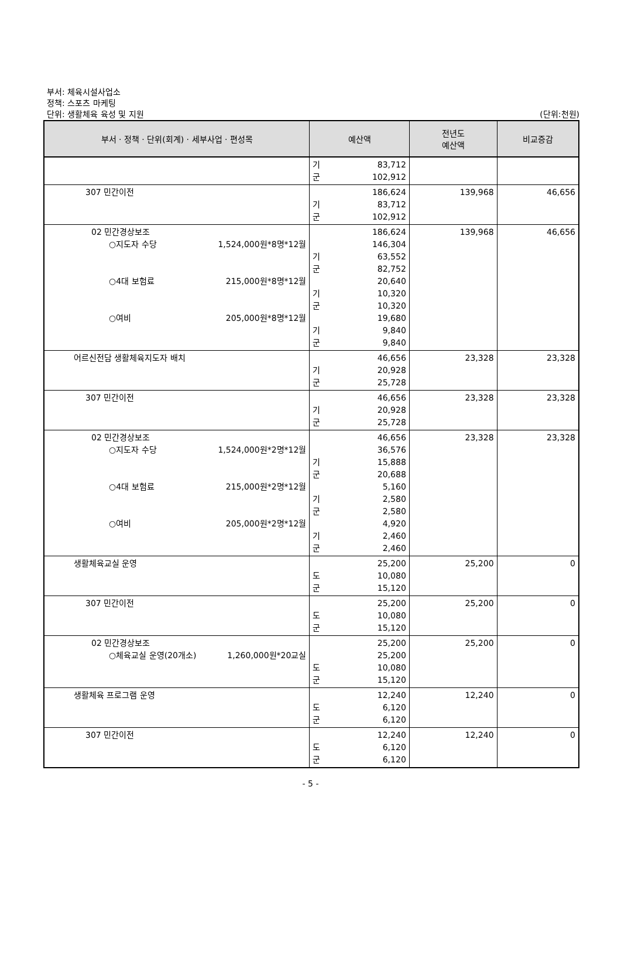부서: 체육시설사업소
정책: 스포츠 마케팅
단위: 생활체육 육성 및 지원 (단위:천원)
| 부서 · 정책 · 단위(회계) · 세부사업 · 편성목 | 예산액 | 전년도 예산액 | 비교증감 |
| --- | --- | --- | --- |
| | 기 83,712 군 102,912 | | |
| 307 민간이전 | 186,624 기 83,712 군 102,912 | 139,968 | 46,656 |
| 02 민간경상보조 ○지도자 수당 1,524,000원*8명*12월 ○4대 보험료 215,000원*8명*12월 ○여비 205,000원*8명*12월 | 186,624 146,304 기 63,552 군 82,752 20,640 기 10,320 군 10,320 19,680 기 9,840 군 9,840 | 139,968 | 46,656 |
| 어르신전담 생활체육지도자 배치 | 46,656 기 20,928 군 25,728 | 23,328 | 23,328 |
| 307 민간이전 | 46,656 기 20,928 군 25,728 | 23,328 | 23,328 |
| 02 민간경상보조 ○지도자 수당 1,524,000원*2명*12월 ○4대 보험료 215,000원*2명*12월 ○여비 205,000원*2명*12월 | 46,656 36,576 기 15,888 군 20,688 5,160 기 2,580 군 2,580 4,920 기 2,460 군 2,460 | 23,328 | 23,328 |
| 생활체육교실 운영 | 25,200 도 10,080 군 15,120 | 25,200 | 0 |
| 307 민간이전 | 25,200 도 10,080 군 15,120 | 25,200 | 0 |
| 02 민간경상보조 ○체육교실 운영(20개소) 1,260,000원*20교실 | 25,200 25,200 도 10,080 군 15,120 | 25,200 | 0 |
| 생활체육 프로그램 운영 | 12,240 도 6,120 군 6,120 | 12,240 | 0 |
| 307 민간이전 | 12,240 도 6,120 군 6,120 | 12,240 | 0 |
- 5 -